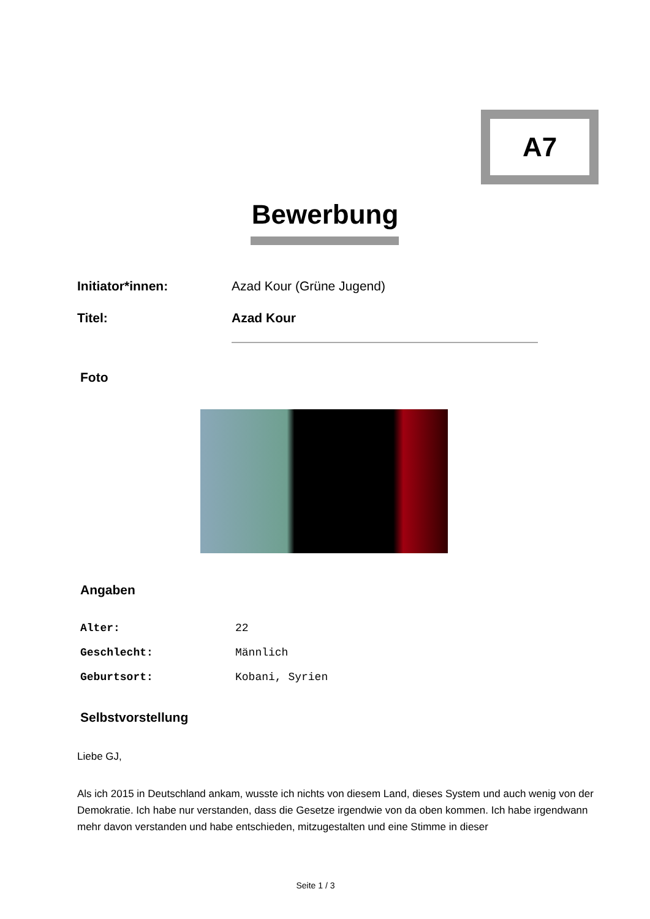A7
Bewerbung
| Initiator*innen: | Azad Kour (Grüne Jugend) |
| Titel: | Azad Kour |
Foto
Angaben
| Alter: | 22 |
| Geschlecht: | Männlich |
| Geburtsort: | Kobani, Syrien |
Selbstvorstellung
Liebe GJ,
Als ich 2015 in Deutschland ankam, wusste ich nichts von diesem Land, dieses System und auch wenig von der Demokratie. Ich habe nur verstanden, dass die Gesetze irgendwie von da oben kommen. Ich habe irgendwann mehr davon verstanden und habe entschieden, mitzugestalten und eine Stimme in dieser
Seite 1 / 3